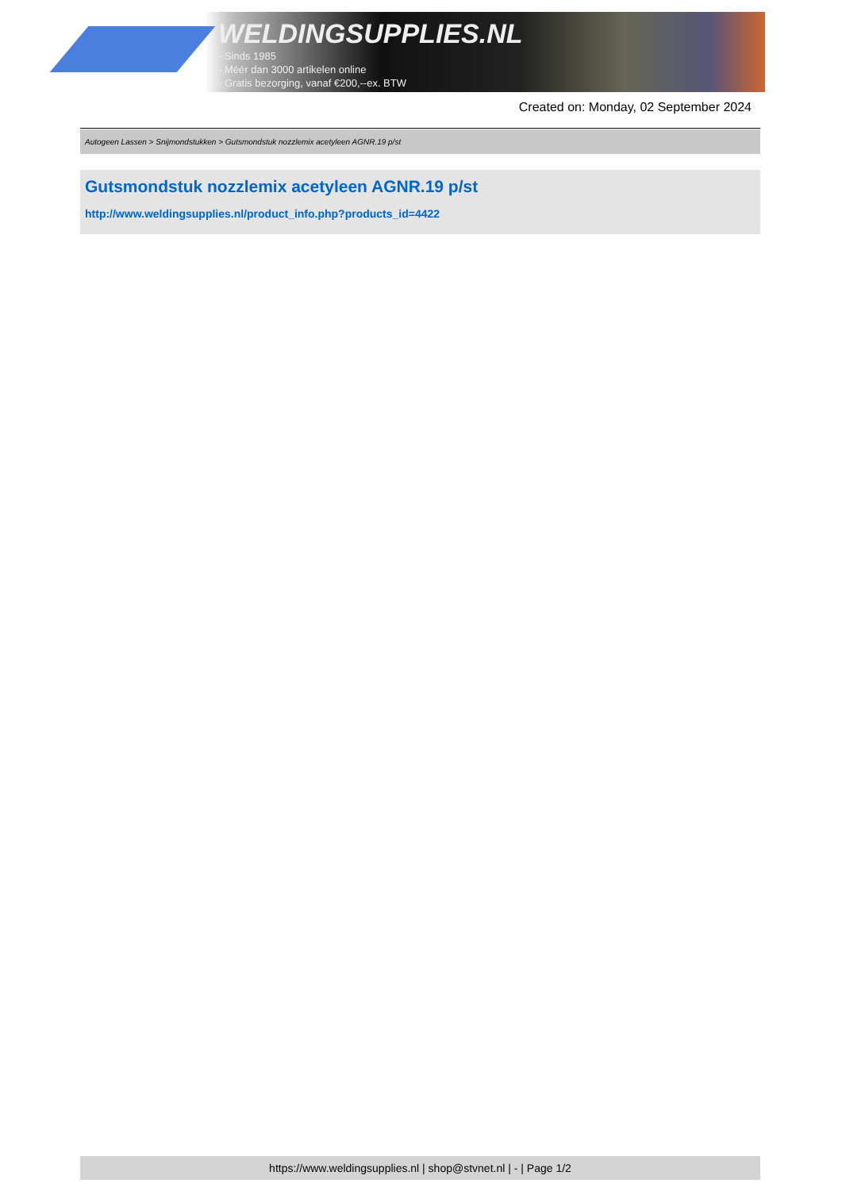WELDINGSUPPLIES.NL
- Sinds 1985
- Méér dan 3000 artikelen online
- Gratis bezorging, vanaf €200,--ex. BTW
Created on: Monday, 02 September 2024
Autogeen Lassen > Snijmondstukken > Gutsmondstuk nozzlemix acetyleen AGNR.19 p/st
Gutsmondstuk nozzlemix acetyleen AGNR.19 p/st
http://www.weldingsupplies.nl/product_info.php?products_id=4422
https://www.weldingsupplies.nl | shop@stvnet.nl | - | Page 1/2